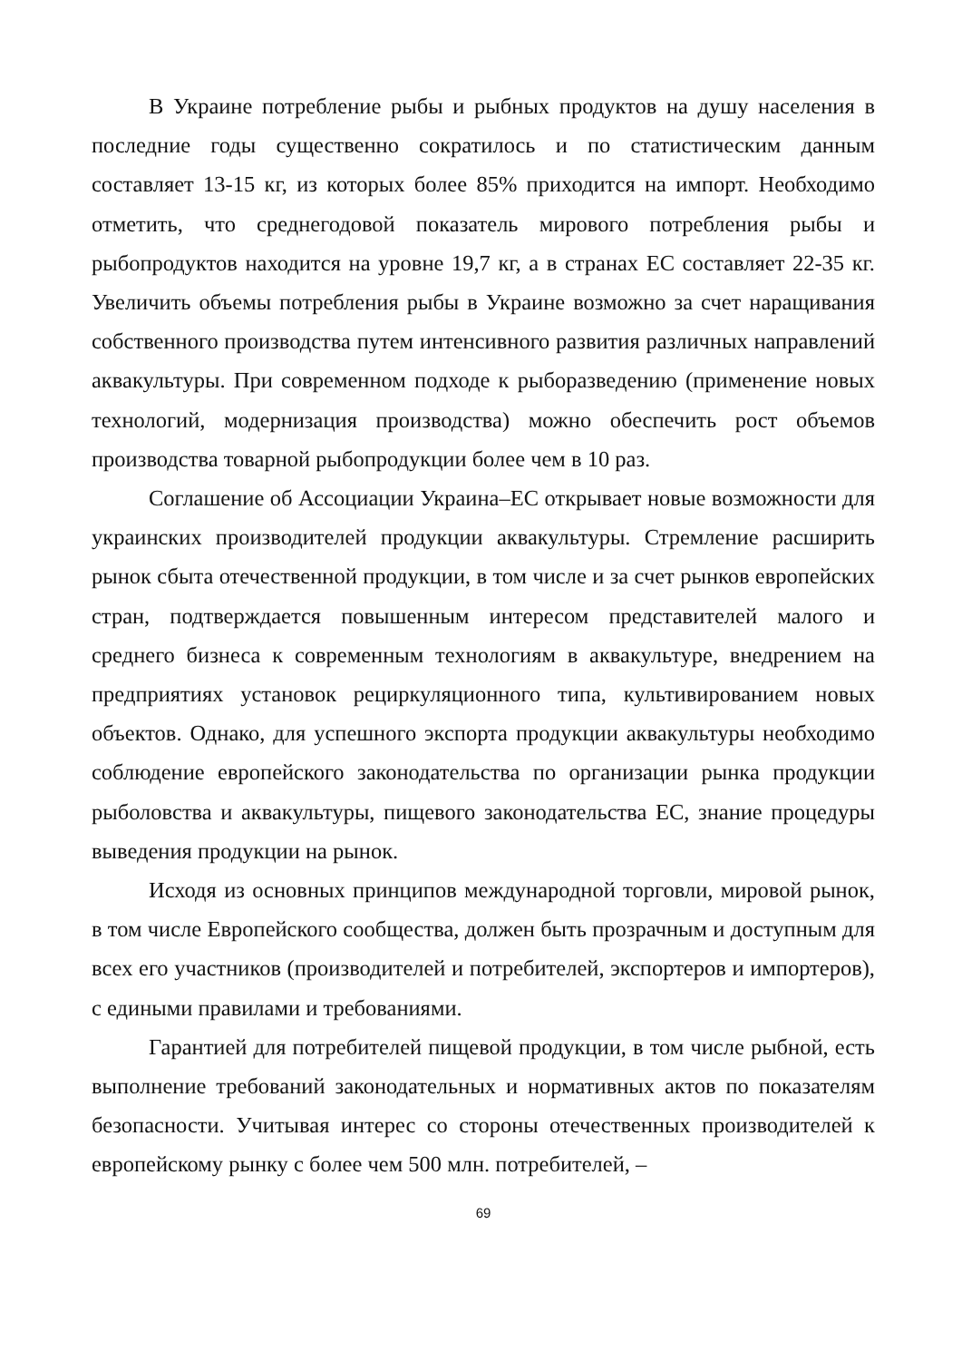В Украине потребление рыбы и рыбных продуктов на душу населения в последние годы существенно сократилось и по статистическим данным составляет 13-15 кг, из которых более 85% приходится на импорт. Необходимо отметить, что среднегодовой показатель мирового потребления рыбы и рыбопродуктов находится на уровне 19,7 кг, а в странах ЕС составляет 22-35 кг. Увеличить объемы потребления рыбы в Украине возможно за счет наращивания собственного производства путем интенсивного развития различных направлений аквакультуры. При современном подходе к рыборазведению (применение новых технологий, модернизация производства) можно обеспечить рост объемов производства товарной рыбопродукции более чем в 10 раз.
Соглашение об Ассоциации Украина–ЕС открывает новые возможности для украинских производителей продукции аквакультуры. Стремление расширить рынок сбыта отечественной продукции, в том числе и за счет рынков европейских стран, подтверждается повышенным интересом представителей малого и среднего бизнеса к современным технологиям в аквакультуре, внедрением на предприятиях установок рециркуляционного типа, культивированием новых объектов. Однако, для успешного экспорта продукции аквакультуры необходимо соблюдение европейского законодательства по организации рынка продукции рыболовства и аквакультуры, пищевого законодательства ЕС, знание процедуры выведения продукции на рынок.
Исходя из основных принципов международной торговли, мировой рынок, в том числе Европейского сообщества, должен быть прозрачным и доступным для всех его участников (производителей и потребителей, экспортеров и импортеров), с едиными правилами и требованиями.
Гарантией для потребителей пищевой продукции, в том числе рыбной, есть выполнение требований законодательных и нормативных актов по показателям безопасности. Учитывая интерес со стороны отечественных производителей к европейскому рынку с более чем 500 млн. потребителей, –
69